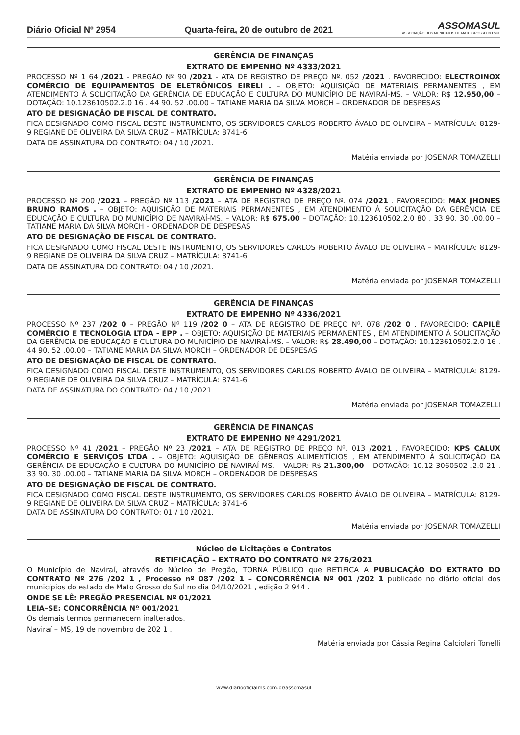Diário Oficial Nº 2954 Quarta-feira, 20 de outubro de 2021 ASSOMASUL
ASSOCIAÇÃO DOS MUNICÍPIOS DE MATO GROSSO DO SUL
GERÊNCIA DE FINANÇAS
EXTRATO DE EMPENHO Nº 4333/2021
PROCESSO Nº 1 64 /2021 - PREGÃO Nº 90 /2021 - ATA DE REGISTRO DE PREÇO Nº. 052 /2021 . FAVORECIDO: ELECTROINOX COMÉRCIO DE EQUIPAMENTOS DE ELETRÔNICOS EIRELI . – OBJETO: AQUISIÇÃO DE MATERIAIS PERMANENTES , EM ATENDIMENTO À SOLICITAÇÃO DA GERÊNCIA DE EDUCAÇÃO E CULTURA DO MUNICÍPIO DE NAVIRAÍ-MS. – VALOR: R$ 12.950,00 – DOTAÇÃO: 10.123610502.2.0 16 . 44 90. 52 .00.00 – TATIANE MARIA DA SILVA MORCH – ORDENADOR DE DESPESAS
ATO DE DESIGNAÇÃO DE FISCAL DE CONTRATO.
FICA DESIGNADO COMO FISCAL DESTE INSTRUMENTO, OS SERVIDORES CARLOS ROBERTO ÁVALO DE OLIVEIRA – MATRÍCULA: 8129-9 REGIANE DE OLIVEIRA DA SILVA CRUZ – MATRÍCULA: 8741-6
DATA DE ASSINATURA DO CONTRATO: 04 / 10 /2021.
Matéria enviada por JOSEMAR TOMAZELLI
GERÊNCIA DE FINANÇAS
EXTRATO DE EMPENHO Nº 4328/2021
PROCESSO Nº 200 /2021 – PREGÃO Nº 113 /2021 – ATA DE REGISTRO DE PREÇO Nº. 074 /2021 . FAVORECIDO: MAX JHONES BRUNO RAMOS . – OBJETO: AQUISIÇÃO DE MATERIAIS PERMANENTES , EM ATENDIMENTO À SOLICITAÇÃO DA GERÊNCIA DE EDUCAÇÃO E CULTURA DO MUNICÍPIO DE NAVIRAÍ-MS. – VALOR: R$ 675,00 – DOTAÇÃO: 10.123610502.2.0 80 . 33 90. 30 .00.00 – TATIANE MARIA DA SILVA MORCH – ORDENADOR DE DESPESAS
ATO DE DESIGNAÇÃO DE FISCAL DE CONTRATO.
FICA DESIGNADO COMO FISCAL DESTE INSTRUMENTO, OS SERVIDORES CARLOS ROBERTO ÁVALO DE OLIVEIRA – MATRÍCULA: 8129-9 REGIANE DE OLIVEIRA DA SILVA CRUZ – MATRÍCULA: 8741-6
DATA DE ASSINATURA DO CONTRATO: 04 / 10 /2021.
Matéria enviada por JOSEMAR TOMAZELLI
GERÊNCIA DE FINANÇAS
EXTRATO DE EMPENHO Nº 4336/2021
PROCESSO Nº 237 /202 0 – PREGÃO Nº 119 /202 0 – ATA DE REGISTRO DE PREÇO Nº. 078 /202 0 . FAVORECIDO: CAPILÉ COMÉRCIO E TECNOLOGIA LTDA - EPP . – OBJETO: AQUISIÇÃO DE MATERIAIS PERMANENTES , EM ATENDIMENTO À SOLICITAÇÃO DA GERÊNCIA DE EDUCAÇÃO E CULTURA DO MUNICÍPIO DE NAVIRAÍ-MS. – VALOR: R$ 28.490,00 – DOTAÇÃO: 10.123610502.2.0 16 . 44 90. 52 .00.00 – TATIANE MARIA DA SILVA MORCH – ORDENADOR DE DESPESAS
ATO DE DESIGNAÇÃO DE FISCAL DE CONTRATO.
FICA DESIGNADO COMO FISCAL DESTE INSTRUMENTO, OS SERVIDORES CARLOS ROBERTO ÁVALO DE OLIVEIRA – MATRÍCULA: 8129-9 REGIANE DE OLIVEIRA DA SILVA CRUZ – MATRÍCULA: 8741-6
DATA DE ASSINATURA DO CONTRATO: 04 / 10 /2021.
Matéria enviada por JOSEMAR TOMAZELLI
GERÊNCIA DE FINANÇAS
EXTRATO DE EMPENHO Nº 4291/2021
PROCESSO Nº 41 /2021 – PREGÃO Nº 23 /2021 – ATA DE REGISTRO DE PREÇO Nº. 013 /2021 . FAVORECIDO: KPS CALUX COMÉRCIO E SERVIÇOS LTDA . – OBJETO: AQUISIÇÃO DE GÊNEROS ALIMENTÍCIOS , EM ATENDIMENTO À SOLICITAÇÃO DA GERÊNCIA DE EDUCAÇÃO E CULTURA DO MUNICÍPIO DE NAVIRAÍ-MS. – VALOR: R$ 21.300,00 – DOTAÇÃO: 10.12 3060502 .2.0 21 . 33 90. 30 .00.00 – TATIANE MARIA DA SILVA MORCH – ORDENADOR DE DESPESAS
ATO DE DESIGNAÇÃO DE FISCAL DE CONTRATO.
FICA DESIGNADO COMO FISCAL DESTE INSTRUMENTO, OS SERVIDORES CARLOS ROBERTO ÁVALO DE OLIVEIRA – MATRÍCULA: 8129-9 REGIANE DE OLIVEIRA DA SILVA CRUZ – MATRÍCULA: 8741-6
DATA DE ASSINATURA DO CONTRATO: 01 / 10 /2021.
Matéria enviada por JOSEMAR TOMAZELLI
Núcleo de Licitações e Contratos
RETIFICAÇÃO – EXTRATO DO CONTRATO Nº 276/2021
O Município de Naviraí, através do Núcleo de Pregão, TORNA PÚBLICO que RETIFICA A PUBLICAÇÃO DO EXTRATO DO CONTRATO Nº 276 /202 1 , Processo nº 087 /202 1 – CONCORRÊNCIA Nº 001 /202 1 publicado no diário oficial dos municípios do estado de Mato Grosso do Sul no dia 04/10/2021 , edição 2 944 .
ONDE SE LÊ: PREGÃO PRESENCIAL Nº 01/2021
LEIA–SE: CONCORRÊNCIA Nº 001/2021
Os demais termos permanecem inalterados.
Naviraí – MS, 19 de novembro de 202 1 .
Matéria enviada por Cássia Regina Calciolari Tonelli
www.diariooficialms.com.br/assomasul